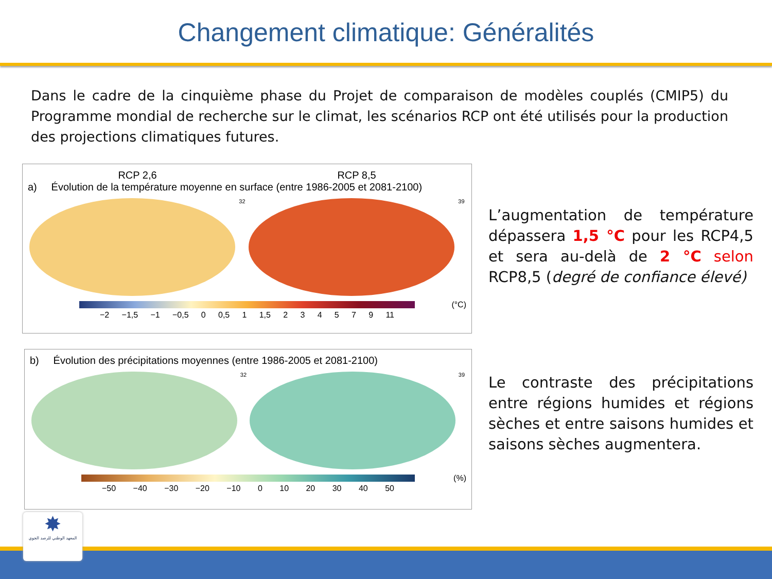Changement climatique: Généralités
Dans le cadre de la cinquième phase du Projet de comparaison de modèles couplés (CMIP5) du Programme mondial de recherche sur le climat, les scénarios RCP ont été utilisés pour la production des projections climatiques futures.
RCP 2,6 RCP 8,5
a) Évolution de la température moyenne en surface (entre 1986-2005 et 2081-2100)
32 39
(°C)
−2 −1,5 −1 −0,5 0 0,5 1 1,5 2 3 4 5 7 9 11
L’augmentation de température dépassera 1,5 °C pour les RCP4,5 et sera au-delà de 2 °C selon RCP8,5 (degré de confiance élevé)
b) Évolution des précipitations moyennes (entre 1986-2005 et 2081-2100)
32 39
(%)
−50 −40 −30 −20 −10 0 10 20 30 40 50
Le contraste des précipitations entre régions humides et régions sèches et entre saisons humides et saisons sèches augmentera.
✸
المعهد الوطني للرصد الجوي